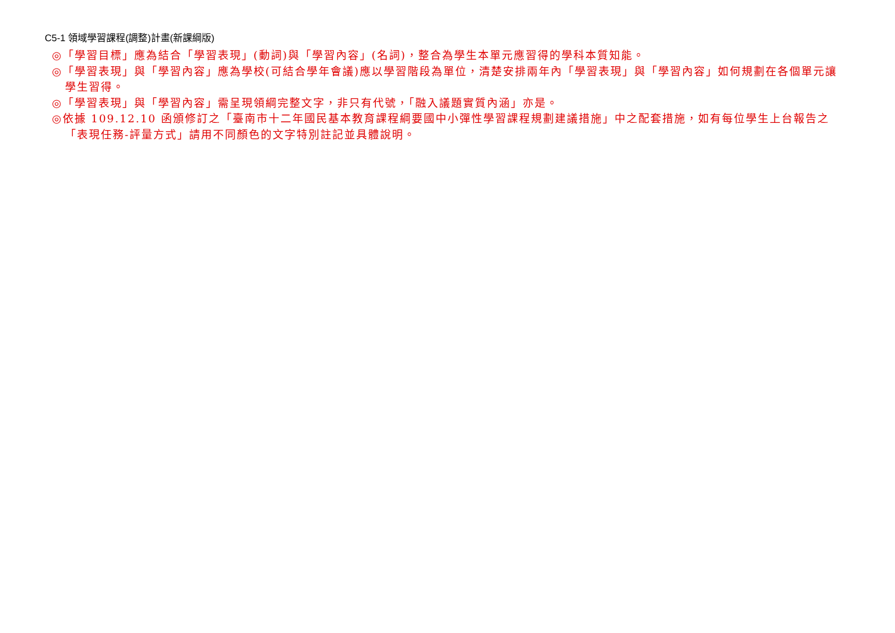C5-1 領域學習課程(調整)計畫(新課綱版)
◎「學習目標」應為結合「學習表現」(動詞)與「學習內容」(名詞)，整合為學生本單元應習得的學科本質知能。
◎「學習表現」與「學習內容」應為學校(可結合學年會議)應以學習階段為單位，清楚安排兩年內「學習表現」與「學習內容」如何規劃在各個單元讓學生習得。
◎「學習表現」與「學習內容」需呈現領綱完整文字，非只有代號，「融入議題實質內涵」亦是。
◎依據 109.12.10 函頒修訂之「臺南市十二年國民基本教育課程綱要國中小彈性學習課程規劃建議措施」中之配套措施，如有每位學生上台報告之「表現任務-評量方式」請用不同顏色的文字特別註記並具體說明。